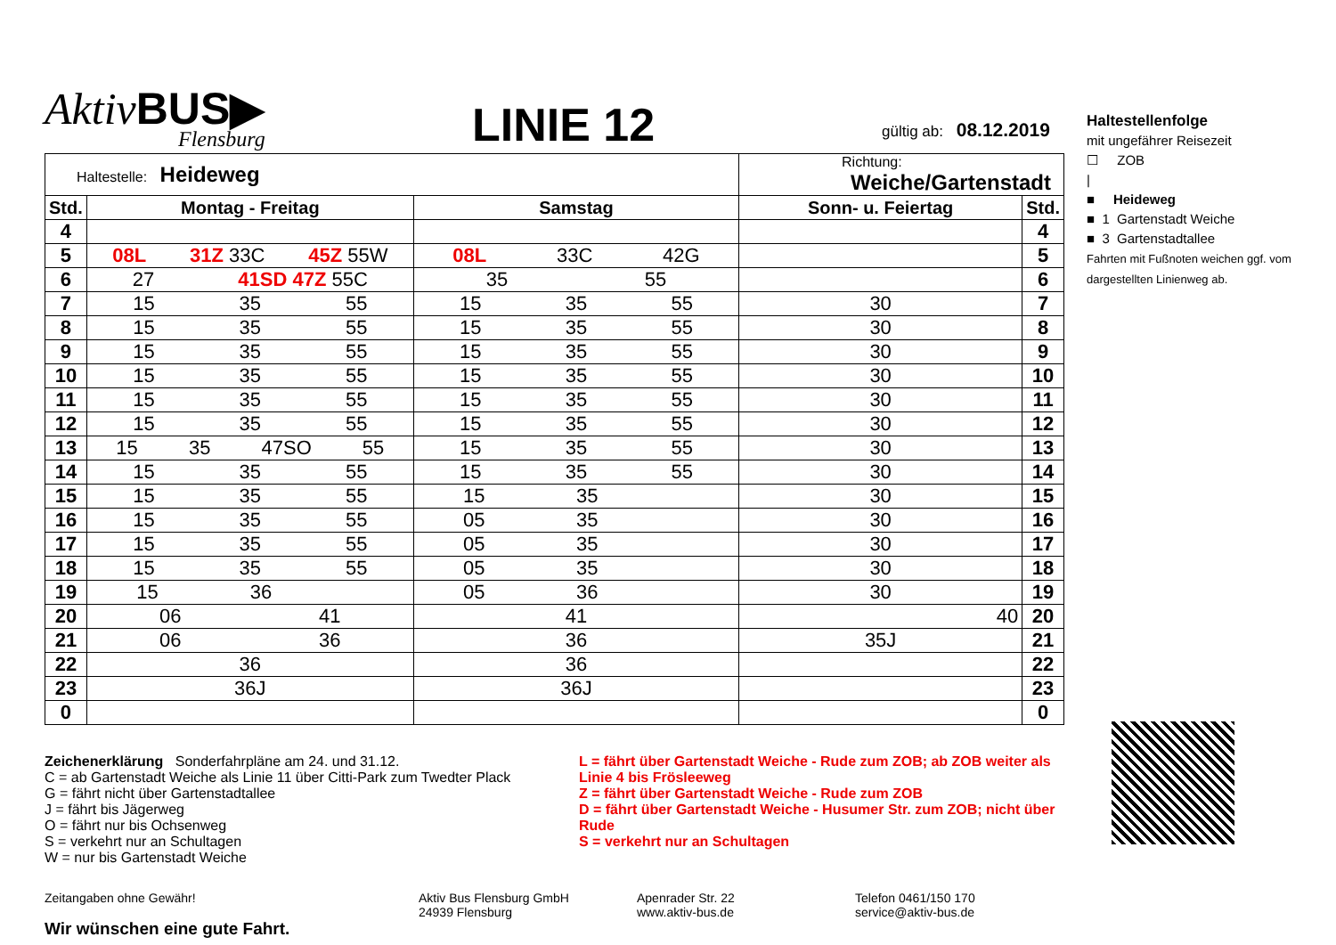AktivBUS▶
Flensburg
LINIE 12
gültig ab: 08.12.2019
| Haltestelle: Heideweg | | | Richtung: Weiche/Gartenstadt | |
| Std. | Montag - Freitag | Samstag | Sonn- u. Feiertag | Std. |
| 4 | | | | 4 |
| 5 | 08L 31Z 33C 45Z 55W | 08L 33C 42G | | 5 |
| 6 | 27 41SD 47Z 55C | 35 55 | | 6 |
| 7 | 15 35 55 | 15 35 55 | 30 | 7 |
| 8 | 15 35 55 | 15 35 55 | 30 | 8 |
| 9 | 15 35 55 | 15 35 55 | 30 | 9 |
| 10 | 15 35 55 | 15 35 55 | 30 | 10 |
| 11 | 15 35 55 | 15 35 55 | 30 | 11 |
| 12 | 15 35 55 | 15 35 55 | 30 | 12 |
| 13 | 15 35 47SO 55 | 15 35 55 | 30 | 13 |
| 14 | 15 35 55 | 15 35 55 | 30 | 14 |
| 15 | 15 35 55 | 15 35 | 30 | 15 |
| 16 | 15 35 55 | 05 35 | 30 | 16 |
| 17 | 15 35 55 | 05 35 | 30 | 17 |
| 18 | 15 35 55 | 05 35 | 30 | 18 |
| 19 | 15 36 | 05 36 | 30 | 19 |
| 20 | 06 41 | 41 | 40 | 20 |
| 21 | 06 36 | 36 | 35J | 21 |
| 22 | 36 | 36 | | 22 |
| 23 | 36J | 36J | | 23 |
| 0 | | | | 0 |
Zeichenerklärung Sonderfahrpläne am 24. und 31.12.
C = ab Gartenstadt Weiche als Linie 11 über Citti-Park zum Twedter Plack
G = fährt nicht über Gartenstadtallee
J = fährt bis Jägerweg
O = fährt nur bis Ochsenweg
S = verkehrt nur an Schultagen
W = nur bis Gartenstadt Weiche
L = fährt über Gartenstadt Weiche - Rude zum ZOB; ab ZOB weiter als Linie 4 bis Frösleeweg
Z = fährt über Gartenstadt Weiche - Rude zum ZOB
D = fährt über Gartenstadt Weiche - Husumer Str. zum ZOB; nicht über Rude
S = verkehrt nur an Schultagen
Zeitangaben ohne Gewähr!
Wir wünschen eine gute Fahrt.
Aktiv Bus Flensburg GmbH
24939 Flensburg
Apenrader Str. 22
www.aktiv-bus.de
Telefon 0461/150 170
service@aktiv-bus.de
Haltestellenfolge
mit ungefährer Reisezeit
☐ ZOB
|
■ Heideweg
■ 1 Gartenstadt Weiche
■ 3 Gartenstadtallee
Fahrten mit Fußnoten weichen ggf. vom dargestellten Linienweg ab.